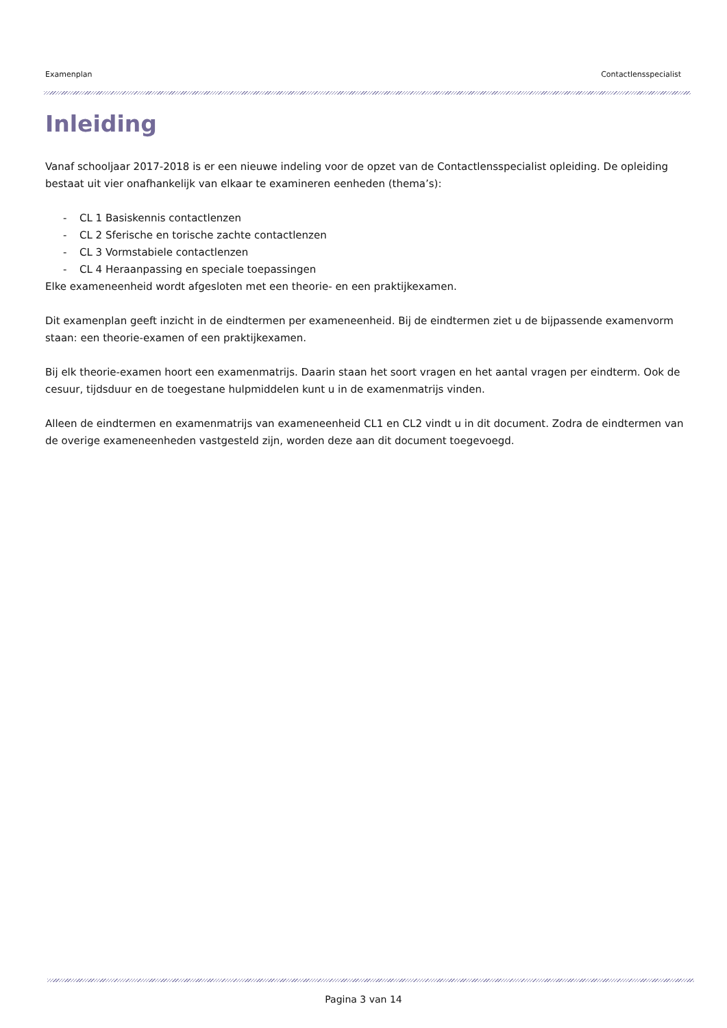Examenplan Contactlensspecialist
Inleiding
Vanaf schooljaar 2017-2018 is er een nieuwe indeling voor de opzet van de Contactlensspecialist opleiding. De opleiding bestaat uit vier onafhankelijk van elkaar te examineren eenheden (thema’s):
- CL 1 Basiskennis contactlenzen
- CL 2 Sferische en torische zachte contactlenzen
- CL 3 Vormstabiele contactlenzen
- CL 4 Heraanpassing en speciale toepassingen
Elke exameneenheid wordt afgesloten met een theorie- en een praktijkexamen.
Dit examenplan geeft inzicht in de eindtermen per exameneenheid. Bij de eindtermen ziet u de bijpassende examenvorm staan: een theorie-examen of een praktijkexamen.
Bij elk theorie-examen hoort een examenmatrijs. Daarin staan het soort vragen en het aantal vragen per eindterm. Ook de cesuur, tijdsduur en de toegestane hulpmiddelen kunt u in de examenmatrijs vinden.
Alleen de eindtermen en examenmatrijs van exameneenheid CL1 en CL2 vindt u in dit document. Zodra de eindtermen van de overige exameneenheden vastgesteld zijn, worden deze aan dit document toegevoegd.
Pagina 3 van 14